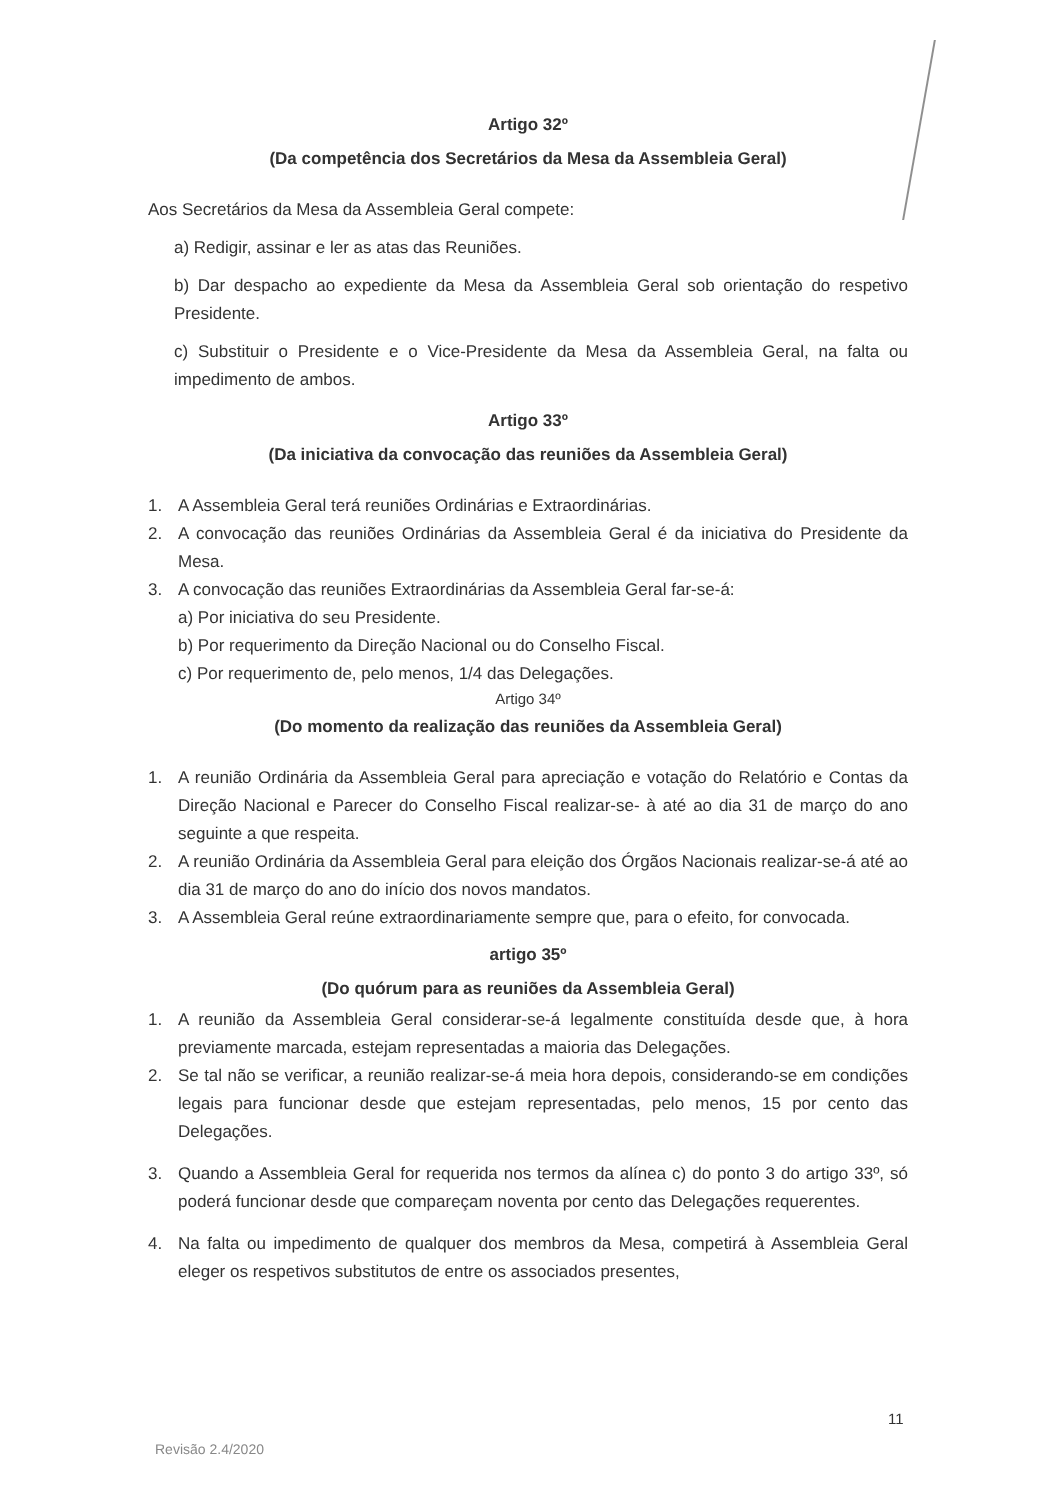Artigo 32º
(Da competência dos Secretários da Mesa da Assembleia Geral)
Aos Secretários da Mesa da Assembleia Geral compete:
a) Redigir, assinar e ler as atas das Reuniões.
b) Dar despacho ao expediente da Mesa da Assembleia Geral sob orientação do respetivo Presidente.
c) Substituir o Presidente e o Vice-Presidente da Mesa da Assembleia Geral, na falta ou impedimento de ambos.
Artigo 33º
(Da iniciativa da convocação das reuniões da Assembleia Geral)
1. A Assembleia Geral terá reuniões Ordinárias e Extraordinárias.
2. A convocação das reuniões Ordinárias da Assembleia Geral é da iniciativa do Presidente da Mesa.
3. A convocação das reuniões Extraordinárias da Assembleia Geral far-se-á:
a) Por iniciativa do seu Presidente.
b) Por requerimento da Direção Nacional ou do Conselho Fiscal.
c) Por requerimento de, pelo menos, 1/4 das Delegações.
Artigo 34º
(Do momento da realização das reuniões da Assembleia Geral)
1. A reunião Ordinária da Assembleia Geral para apreciação e votação do Relatório e Contas da Direção Nacional e Parecer do Conselho Fiscal realizar-se- à até ao dia 31 de março do ano seguinte a que respeita.
2. A reunião Ordinária da Assembleia Geral para eleição dos Órgãos Nacionais realizar-se-á até ao dia 31 de março do ano do início dos novos mandatos.
3. A Assembleia Geral reúne extraordinariamente sempre que, para o efeito, for convocada.
artigo 35º
(Do quórum para as reuniões da Assembleia Geral)
1. A reunião da Assembleia Geral considerar-se-á legalmente constituída desde que, à hora previamente marcada, estejam representadas a maioria das Delegações.
2. Se tal não se verificar, a reunião realizar-se-á meia hora depois, considerando-se em condições legais para funcionar desde que estejam representadas, pelo menos, 15 por cento das Delegações.
3. Quando a Assembleia Geral for requerida nos termos da alínea c) do ponto 3 do artigo 33º, só poderá funcionar desde que compareçam noventa por cento das Delegações requerentes.
4. Na falta ou impedimento de qualquer dos membros da Mesa, competirá à Assembleia Geral eleger os respetivos substitutos de entre os associados presentes,
11
Revisão 2.4/2020